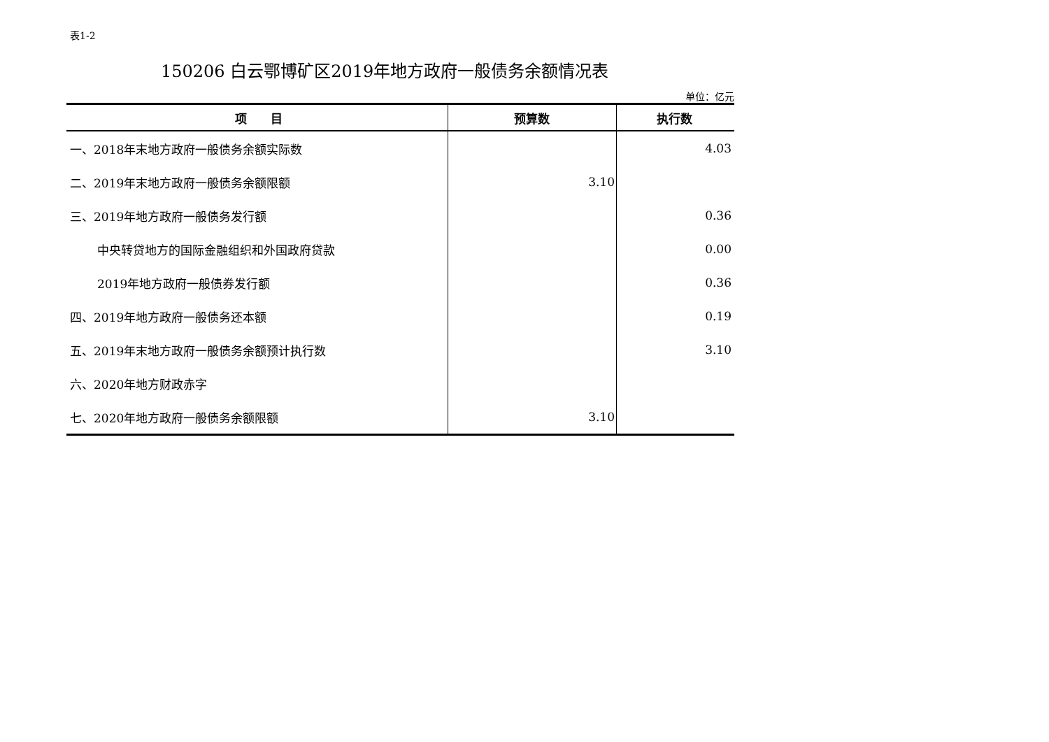表1-2
150206 白云鄂博矿区2019年地方政府一般债务余额情况表
单位：亿元
| 项 目 | 预算数 | 执行数 |
| --- | --- | --- |
| 一、2018年末地方政府一般债务余额实际数 | | 4.03 |
| 二、2019年末地方政府一般债务余额限额 | 3.10 | |
| 三、2019年地方政府一般债务发行额 | | 0.36 |
| 中央转贷地方的国际金融组织和外国政府贷款 | | 0.00 |
| 2019年地方政府一般债券发行额 | | 0.36 |
| 四、2019年地方政府一般债务还本额 | | 0.19 |
| 五、2019年末地方政府一般债务余额预计执行数 | | 3.10 |
| 六、2020年地方财政赤字 | | |
| 七、2020年地方政府一般债务余额限额 | 3.10 | |